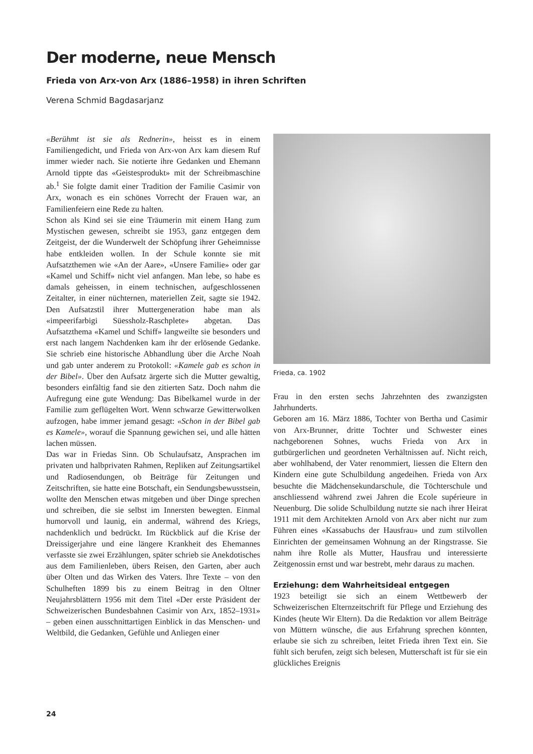Der moderne, neue Mensch
Frieda von Arx-von Arx (1886–1958) in ihren Schriften
Verena Schmid Bagdasarjanz
«Berühmt ist sie als Rednerin», heisst es in einem Familiengedicht, und Frieda von Arx-von Arx kam diesem Ruf immer wieder nach. Sie notierte ihre Gedanken und Ehemann Arnold tippte das «Geistesprodukt» mit der Schreibmaschine ab.<sup>1</sup> Sie folgte damit einer Tradition der Familie Casimir von Arx, wonach es ein schönes Vorrecht der Frauen war, an Familienfeiern eine Rede zu halten.
Schon als Kind sei sie eine Träumerin mit einem Hang zum Mystischen gewesen, schreibt sie 1953, ganz entgegen dem Zeitgeist, der die Wunderwelt der Schöpfung ihrer Geheimnisse habe entkleiden wollen. In der Schule konnte sie mit Aufsatzthemen wie «An der Aare», «Unsere Familie» oder gar «Kamel und Schiff» nicht viel anfangen. Man lebe, so habe es damals geheissen, in einem technischen, aufgeschlossenen Zeitalter, in einer nüchternen, materiellen Zeit, sagte sie 1942. Den Aufsatzstil ihrer Muttergeneration habe man als «impeerifarbigi Süessholz-Raschplete» abgetan. Das Aufsatzthema «Kamel und Schiff» langweilte sie besonders und erst nach langem Nachdenken kam ihr der erlösende Gedanke. Sie schrieb eine historische Abhandlung über die Arche Noah und gab unter anderem zu Protokoll: «Kamele gab es schon in der Bibel». Über den Aufsatz ärgerte sich die Mutter gewaltig, besonders einfältig fand sie den zitierten Satz. Doch nahm die Aufregung eine gute Wendung: Das Bibelkamel wurde in der Familie zum geflügelten Wort. Wenn schwarze Gewitterwolken aufzogen, habe immer jemand gesagt: «Schon in der Bibel gab es Kamele», worauf die Spannung gewichen sei, und alle hätten lachen müssen.
Das war in Friedas Sinn. Ob Schulaufsatz, Ansprachen im privaten und halbprivaten Rahmen, Repliken auf Zeitungsartikel und Radiosendungen, ob Beiträge für Zeitungen und Zeitschriften, sie hatte eine Botschaft, ein Sendungsbewusstsein, wollte den Menschen etwas mitgeben und über Dinge sprechen und schreiben, die sie selbst im Innersten bewegten. Einmal humorvoll und launig, ein andermal, während des Kriegs, nachdenklich und bedrückt. Im Rückblick auf die Krise der Dreissigerjahre und eine längere Krankheit des Ehemannes verfasste sie zwei Erzählungen, später schrieb sie Anekdotisches aus dem Familienleben, übers Reisen, den Garten, aber auch über Olten und das Wirken des Vaters. Ihre Texte – von den Schulheften 1899 bis zu einem Beitrag in den Oltner Neujahrsblättern 1956 mit dem Titel «Der erste Präsident der Schweizerischen Bundesbahnen Casimir von Arx, 1852–1931» – geben einen ausschnittartigen Einblick in das Menschen- und Weltbild, die Gedanken, Gefühle und Anliegen einer
Frieda, ca. 1902
Frau in den ersten sechs Jahrzehnten des zwanzigsten Jahrhunderts.
Geboren am 16. März 1886, Tochter von Bertha und Casimir von Arx-Brunner, dritte Tochter und Schwester eines nachgeborenen Sohnes, wuchs Frieda von Arx in gutbürgerlichen und geordneten Verhältnissen auf. Nicht reich, aber wohlhabend, der Vater renommiert, liessen die Eltern den Kindern eine gute Schulbildung angedeihen. Frieda von Arx besuchte die Mädchensekundarschule, die Töchterschule und anschliessend während zwei Jahren die Ecole supérieure in Neuenburg. Die solide Schulbildung nutzte sie nach ihrer Heirat 1911 mit dem Architekten Arnold von Arx aber nicht nur zum Führen eines «Kassabuchs der Hausfrau» und zum stilvollen Einrichten der gemeinsamen Wohnung an der Ringstrasse. Sie nahm ihre Rolle als Mutter, Hausfrau und interessierte Zeitgenossin ernst und war bestrebt, mehr daraus zu machen.
Erziehung: dem Wahrheitsideal entgegen
1923 beteiligt sie sich an einem Wettbewerb der Schweizerischen Elternzeitschrift für Pflege und Erziehung des Kindes (heute Wir Eltern). Da die Redaktion vor allem Beiträge von Müttern wünsche, die aus Erfahrung sprechen könnten, erlaube sie sich zu schreiben, leitet Frieda ihren Text ein. Sie fühlt sich berufen, zeigt sich belesen, Mutterschaft ist für sie ein glückliches Ereignis
24